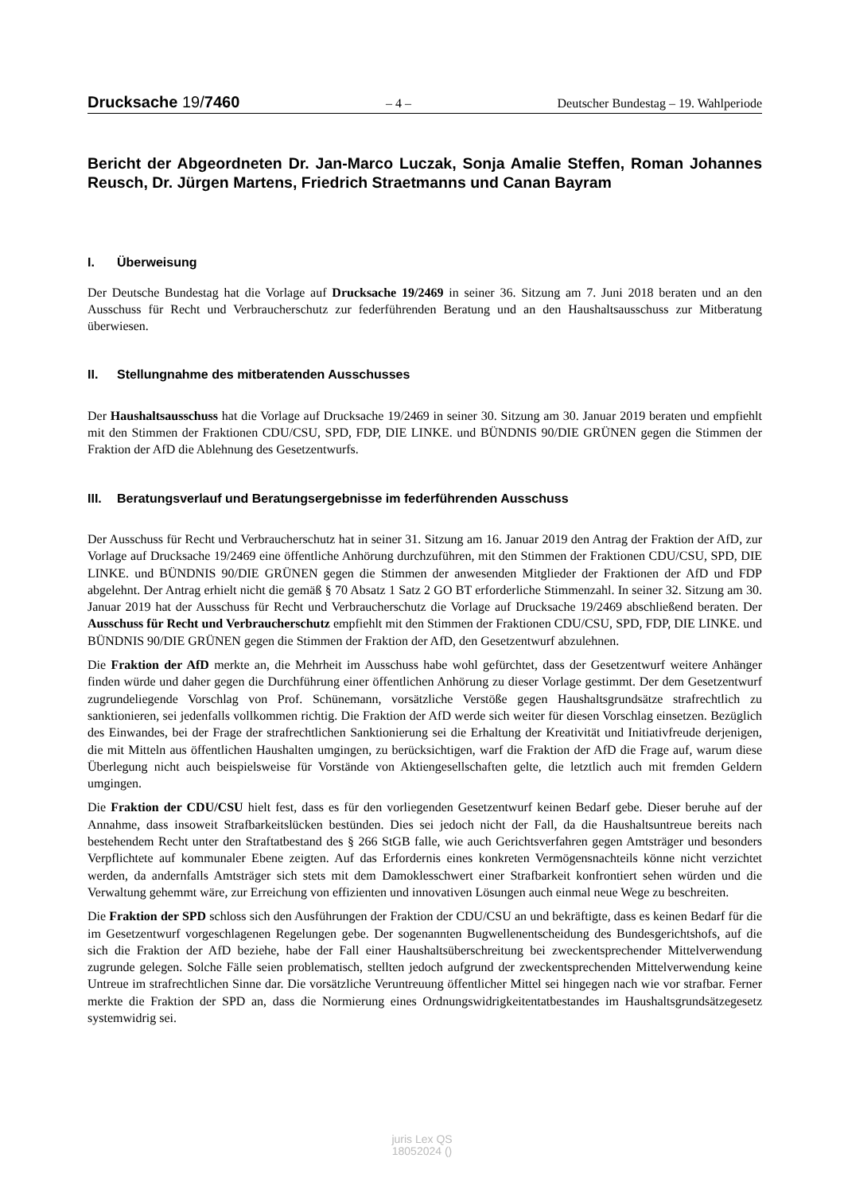Drucksache 19/7460
– 4 – Deutscher Bundestag – 19. Wahlperiode
Bericht der Abgeordneten Dr. Jan-Marco Luczak, Sonja Amalie Steffen, Roman Johannes Reusch, Dr. Jürgen Martens, Friedrich Straetmanns und Canan Bayram
I. Überweisung
Der Deutsche Bundestag hat die Vorlage auf Drucksache 19/2469 in seiner 36. Sitzung am 7. Juni 2018 beraten und an den Ausschuss für Recht und Verbraucherschutz zur federführenden Beratung und an den Haushaltsausschuss zur Mitberatung überwiesen.
II. Stellungnahme des mitberatenden Ausschusses
Der Haushaltsausschuss hat die Vorlage auf Drucksache 19/2469 in seiner 30. Sitzung am 30. Januar 2019 beraten und empfiehlt mit den Stimmen der Fraktionen CDU/CSU, SPD, FDP, DIE LINKE. und BÜNDNIS 90/DIE GRÜNEN gegen die Stimmen der Fraktion der AfD die Ablehnung des Gesetzentwurfs.
III. Beratungsverlauf und Beratungsergebnisse im federführenden Ausschuss
Der Ausschuss für Recht und Verbraucherschutz hat in seiner 31. Sitzung am 16. Januar 2019 den Antrag der Fraktion der AfD, zur Vorlage auf Drucksache 19/2469 eine öffentliche Anhörung durchzuführen, mit den Stimmen der Fraktionen CDU/CSU, SPD, DIE LINKE. und BÜNDNIS 90/DIE GRÜNEN gegen die Stimmen der anwesenden Mitglieder der Fraktionen der AfD und FDP abgelehnt. Der Antrag erhielt nicht die gemäß § 70 Absatz 1 Satz 2 GO BT erforderliche Stimmenzahl. In seiner 32. Sitzung am 30. Januar 2019 hat der Ausschuss für Recht und Verbraucherschutz die Vorlage auf Drucksache 19/2469 abschließend beraten. Der Ausschuss für Recht und Verbraucherschutz empfiehlt mit den Stimmen der Fraktionen CDU/CSU, SPD, FDP, DIE LINKE. und BÜNDNIS 90/DIE GRÜNEN gegen die Stimmen der Fraktion der AfD, den Gesetzentwurf abzulehnen.
Die Fraktion der AfD merkte an, die Mehrheit im Ausschuss habe wohl gefürchtet, dass der Gesetzentwurf weitere Anhänger finden würde und daher gegen die Durchführung einer öffentlichen Anhörung zu dieser Vorlage gestimmt. Der dem Gesetzentwurf zugrundeliegende Vorschlag von Prof. Schünemann, vorsätzliche Verstöße gegen Haushaltsgrundsätze strafrechtlich zu sanktionieren, sei jedenfalls vollkommen richtig. Die Fraktion der AfD werde sich weiter für diesen Vorschlag einsetzen. Bezüglich des Einwandes, bei der Frage der strafrechtlichen Sanktionierung sei die Erhaltung der Kreativität und Initiativfreude derjenigen, die mit Mitteln aus öffentlichen Haushalten umgingen, zu berücksichtigen, warf die Fraktion der AfD die Frage auf, warum diese Überlegung nicht auch beispielsweise für Vorstände von Aktiengesellschaften gelte, die letztlich auch mit fremden Geldern umgingen.
Die Fraktion der CDU/CSU hielt fest, dass es für den vorliegenden Gesetzentwurf keinen Bedarf gebe. Dieser beruhe auf der Annahme, dass insoweit Strafbarkeitslücken bestünden. Dies sei jedoch nicht der Fall, da die Haushaltsuntreue bereits nach bestehendem Recht unter den Straftatbestand des § 266 StGB falle, wie auch Gerichtsverfahren gegen Amtsträger und besonders Verpflichtete auf kommunaler Ebene zeigten. Auf das Erfordernis eines konkreten Vermögensnachteils könne nicht verzichtet werden, da andernfalls Amtsträger sich stets mit dem Damoklesschwert einer Strafbarkeit konfrontiert sehen würden und die Verwaltung gehemmt wäre, zur Erreichung von effizienten und innovativen Lösungen auch einmal neue Wege zu beschreiten.
Die Fraktion der SPD schloss sich den Ausführungen der Fraktion der CDU/CSU an und bekräftigte, dass es keinen Bedarf für die im Gesetzentwurf vorgeschlagenen Regelungen gebe. Der sogenannten Bugwellenentscheidung des Bundesgerichtshofs, auf die sich die Fraktion der AfD beziehe, habe der Fall einer Haushaltsüberschreitung bei zweckentsprechender Mittelverwendung zugrunde gelegen. Solche Fälle seien problematisch, stellten jedoch aufgrund der zweckentsprechenden Mittelverwendung keine Untreue im strafrechtlichen Sinne dar. Die vorsätzliche Veruntreuung öffentlicher Mittel sei hingegen nach wie vor strafbar. Ferner merkte die Fraktion der SPD an, dass die Normierung eines Ordnungswidrigkeitentatbestandes im Haushaltsgrundsätzegesetz systemwidrig sei.
juris Lex QS
18052024 ()